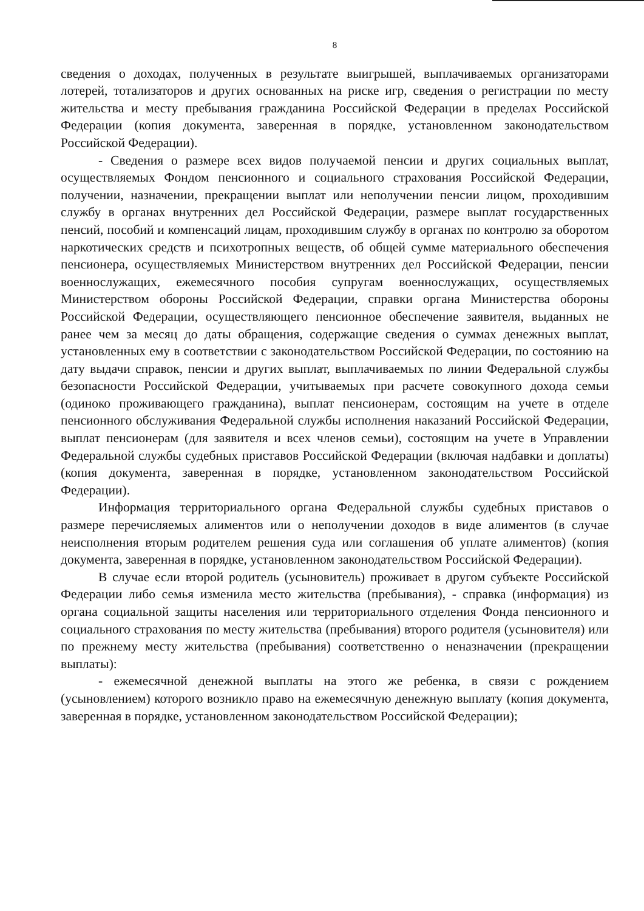8
сведения о доходах, полученных в результате выигрышей, выплачиваемых организаторами лотерей, тотализаторов и других основанных на риске игр, сведения о регистрации по месту жительства и месту пребывания гражданина Российской Федерации в пределах Российской Федерации (копия документа, заверенная в порядке, установленном законодательством Российской Федерации).
- Сведения о размере всех видов получаемой пенсии и других социальных выплат, осуществляемых Фондом пенсионного и социального страхования Российской Федерации, получении, назначении, прекращении выплат или неполучении пенсии лицом, проходившим службу в органах внутренних дел Российской Федерации, размере выплат государственных пенсий, пособий и компенсаций лицам, проходившим службу в органах по контролю за оборотом наркотических средств и психотропных веществ, об общей сумме материального обеспечения пенсионера, осуществляемых Министерством внутренних дел Российской Федерации, пенсии военнослужащих, ежемесячного пособия супругам военнослужащих, осуществляемых Министерством обороны Российской Федерации, справки органа Министерства обороны Российской Федерации, осуществляющего пенсионное обеспечение заявителя, выданных не ранее чем за месяц до даты обращения, содержащие сведения о суммах денежных выплат, установленных ему в соответствии с законодательством Российской Федерации, по состоянию на дату выдачи справок, пенсии и других выплат, выплачиваемых по линии Федеральной службы безопасности Российской Федерации, учитываемых при расчете совокупного дохода семьи (одиноко проживающего гражданина), выплат пенсионерам, состоящим на учете в отделе пенсионного обслуживания Федеральной службы исполнения наказаний Российской Федерации, выплат пенсионерам (для заявителя и всех членов семьи), состоящим на учете в Управлении Федеральной службы судебных приставов Российской Федерации (включая надбавки и доплаты) (копия документа, заверенная в порядке, установленном законодательством Российской Федерации).
Информация территориального органа Федеральной службы судебных приставов о размере перечисляемых алиментов или о неполучении доходов в виде алиментов (в случае неисполнения вторым родителем решения суда или соглашения об уплате алиментов) (копия документа, заверенная в порядке, установленном законодательством Российской Федерации).
В случае если второй родитель (усыновитель) проживает в другом субъекте Российской Федерации либо семья изменила место жительства (пребывания), - справка (информация) из органа социальной защиты населения или территориального отделения Фонда пенсионного и социального страхования по месту жительства (пребывания) второго родителя (усыновителя) или по прежнему месту жительства (пребывания) соответственно о неназначении (прекращении выплаты):
- ежемесячной денежной выплаты на этого же ребенка, в связи с рождением (усыновлением) которого возникло право на ежемесячную денежную выплату (копия документа, заверенная в порядке, установленном законодательством Российской Федерации);